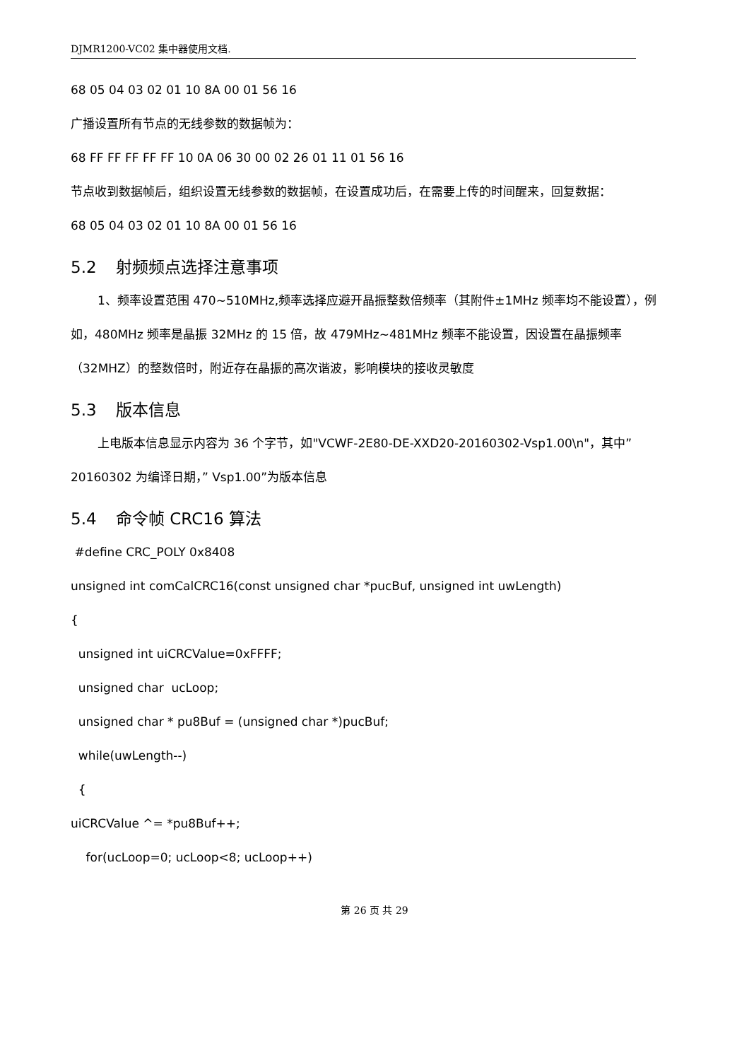DJMR1200-VC02 集中器使用文档.
68 05 04 03 02 01 10 8A 00 01 56 16
广播设置所有节点的无线参数的数据帧为：
68 FF FF FF FF FF 10 0A 06 30 00 02 26 01 11 01 56 16
节点收到数据帧后，组织设置无线参数的数据帧，在设置成功后，在需要上传的时间醒来，回复数据：
68 05 04 03 02 01 10 8A 00 01 56 16
5.2 射频频点选择注意事项
1、频率设置范围 470~510MHz,频率选择应避开晶振整数倍频率（其附件±1MHz 频率均不能设置），例如，480MHz 频率是晶振 32MHz 的 15 倍，故 479MHz~481MHz 频率不能设置，因设置在晶振频率（32MHZ）的整数倍时，附近存在晶振的高次谐波，影响模块的接收灵敏度
5.3 版本信息
上电版本信息显示内容为 36 个字节，如"VCWF-2E80-DE-XXD20-20160302-Vsp1.00\n"，其中”20160302 为编译日期，” Vsp1.00”为版本信息
5.4 命令帧 CRC16 算法
#define CRC_POLY 0x8408
unsigned int comCalCRC16(const unsigned char *pucBuf, unsigned int uwLength)
{
unsigned int uiCRCValue=0xFFFF;
unsigned char ucLoop;
unsigned char * pu8Buf = (unsigned char *)pucBuf;
while(uwLength--)
{
uiCRCValue ^= *pu8Buf++;
for(ucLoop=0; ucLoop<8; ucLoop++)
第 26 页 共 29